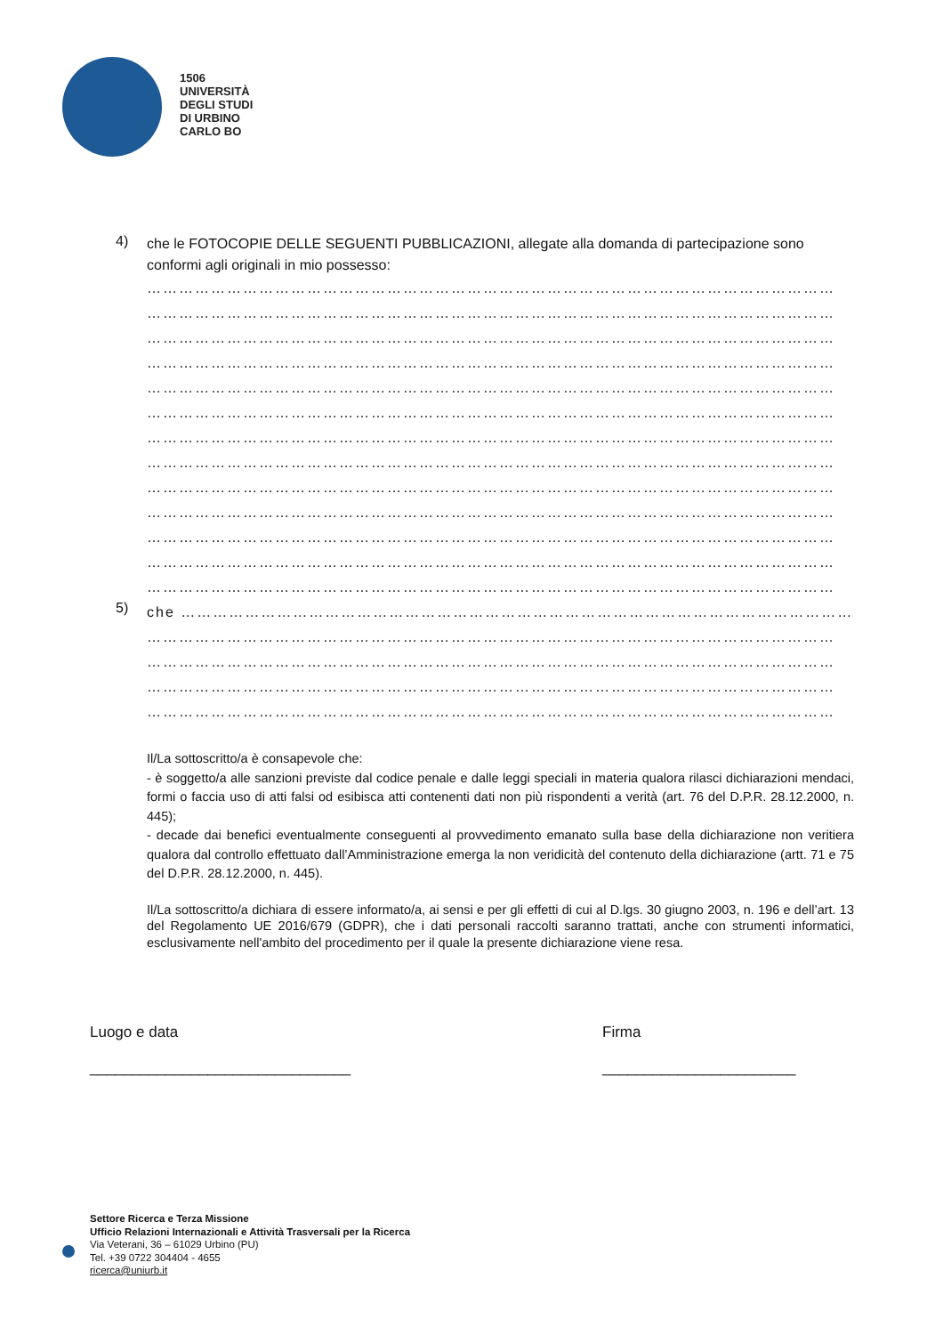1506
UNIVERSITÀ
DEGLI STUDI
DI URBINO
CARLO BO
4)
che le FOTOCOPIE DELLE SEGUENTI PUBBLICAZIONI, allegate alla domanda di partecipazione sono conformi agli originali in mio possesso:
…………………………………………………………………………………………………………………
…………………………………………………………………………………………………………………
…………………………………………………………………………………………………………………
…………………………………………………………………………………………………………………
…………………………………………………………………………………………………………………
…………………………………………………………………………………………………………………
…………………………………………………………………………………………………………………
…………………………………………………………………………………………………………………
…………………………………………………………………………………………………………………
…………………………………………………………………………………………………………………
…………………………………………………………………………………………………………………
…………………………………………………………………………………………………………………
…………………………………………………………………………………………………………………
5)
che ………………………………………………………………………………………………………………
…………………………………………………………………………………………………………………
…………………………………………………………………………………………………………………
…………………………………………………………………………………………………………………
…………………………………………………………………………………………………………………
Il/La sottoscritto/a è consapevole che:
- è soggetto/a alle sanzioni previste dal codice penale e dalle leggi speciali in materia qualora rilasci dichiarazioni mendaci, formi o faccia uso di atti falsi od esibisca atti contenenti dati non più rispondenti a verità (art. 76 del D.P.R. 28.12.2000, n. 445);
- decade dai benefici eventualmente conseguenti al provvedimento emanato sulla base della dichiarazione non veritiera qualora dal controllo effettuato dall’Amministrazione emerga la non veridicità del contenuto della dichiarazione (artt. 71 e 75 del D.P.R. 28.12.2000, n. 445).
Il/La sottoscritto/a dichiara di essere informato/a, ai sensi e per gli effetti di cui al D.lgs. 30 giugno 2003, n. 196 e dell’art. 13 del Regolamento UE 2016/679 (GDPR), che i dati personali raccolti saranno trattati, anche con strumenti informatici, esclusivamente nell'ambito del procedimento per il quale la presente dichiarazione viene resa.
Luogo e data
_______________________________
Firma
_______________________
Settore Ricerca e Terza Missione
Ufficio Relazioni Internazionali e Attività Trasversali per la Ricerca
Via Veterani, 36 – 61029 Urbino (PU)
Tel. +39 0722 304404 - 4655
ricerca@uniurb.it